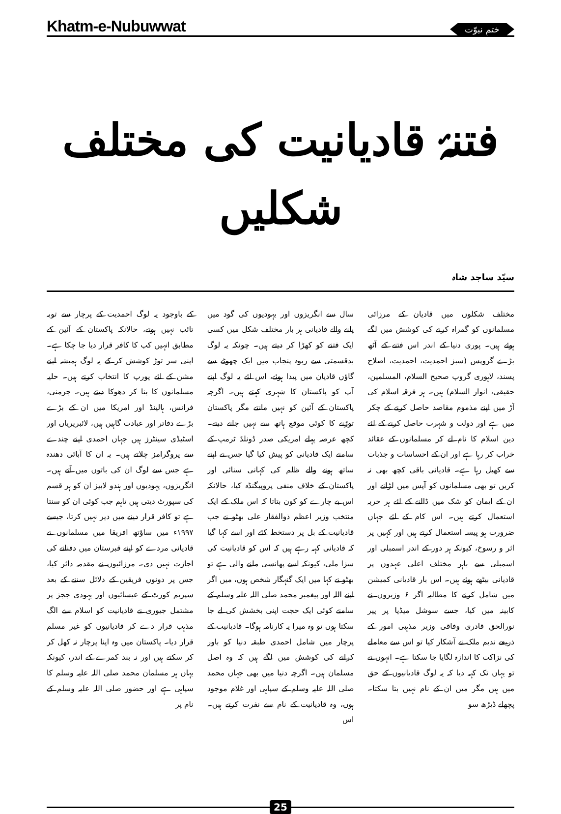Khatm-e-Nubuwwat ختمِ نبوّت
فتنۂ قادیانیت کی مختلف شکلیں
سیّد ساجد شاہ
مختلف شکلوں میں قادیان کے مرزائی مسلمانوں کو گمراہ کرنے کی کوشش میں لگے ہوئے ہیں۔ پوری دنیا کے اندر اس فتنے کے آٹھ بڑے گروپس (سبز احمدیت، احمدیت، اصلاح پسند، لاہوری گروپ صحیح السلام، المسلمین، حقیقی، انوار السلام) ہیں۔ ہر فرقہ اسلام کی آڑ میں اپنے مذموم مقاصد حاصل کرنے کے چکر میں ہے اور دولت و شہرت حاصل کرنے کے لئے دین اسلام کا نام لے کر مسلمانوں کے عقائد خراب کر رہا ہے اور ان کے احساسات و جذبات سے کھیل رہا ہے۔ قادیانی باقی کچھ بھی نہ کریں تو بھی مسلمانوں کو آپس میں لڑانے اور ان کے ایمان کو شک میں ڈالنے کے لئے ہر حربہ استعمال کرتے ہیں۔ اس کام کے لئے جہاں ضرورت ہو پیسہ استعمال کرتے ہیں اور کہیں پر اثر و رسوخ، کیونکہ ہر دور کے اندر اسمبلی اور اسمبلی سے باہر مختلف اعلی عہدوں پر قادیانی بیٹھے ہوئے ہیں۔ اس بار قادیانی کمیشن میں شامل کرنے کا مطالبہ اگر ۶ وزیروں نے کابینہ میں کیا، جسے سوشل میڈیا پر پیر نورالحق قادری وفاقی وزیر مذہبی امور کے ذریعے ندیم ملک نے آشکار کیا تو اس سے معاملے کی نزاکت کا اندازہ لگایا جا سکتا ہے۔ انہوں نے تو یہاں تک کہہ دیا کہ یہ لوگ قادیانیوں کے حق میں ہیں مگر میں ان کے نام نہیں بتا سکتا۔ پچھلے ڈیڑھ سو
سال سے انگریزوں اور یہودیوں کی گود میں پلنے والے قادیانی ہر بار مختلف شکل میں کسی ایک فتنے کو کھڑا کر دیتے ہیں۔ چونکہ یہ لوگ بدقسمتی سے ربوہ پنجاب میں ایک چھوٹے سے گاؤں قادیان میں پیدا ہوئے، اس لئے یہ لوگ اپنے آپ کو پاکستان کا شہری کہتے ہیں۔ اگرچہ پاکستان کے آئین کو نہیں مانتے مگر پاکستان توڑنے کا کوئی موقع ہاتھ سے نہیں جانے دیتے۔ کچھ عرصہ پہلے امریکی صدر ڈونلڈ ٹرمپ کے سامنے ایک قادیانی کو پیش کیا گیا جس نے اپنے ساتھ ہونے والے ظلم کی کہانی سنائی اور پاکستان کے خلاف منفی پروپیگنڈہ کیا، حالانکہ اس بے چارے کو کون بتاتا کہ اس ملک کے ایک منتخب وزیر اعظم ذوالفقار علی بھٹو نے جب قادیانیت کے بل پر دستخط کئے اور اسے کہا گیا کہ قادیانی کہہ رہے ہیں کہ اس کو قادیانیت کی سزا ملی، کیونکہ اسے پھانسی ملنے والی ہے تو بھٹو نے کہا میں ایک گنہگار شخص ہوں، میں اگر اپنے اللہ اور پیغمبر محمد صلی اللہ علیہ وسلم کے سامنے کوئی ایک حجت اپنی بخشش کی لے جا سکتا ہوں تو وہ میرا یہ کارنامہ ہوگا۔ قادیانیت کے پرچار میں شامل احمدی طبقہ دنیا کو باور کرانے کی کوشش میں لگے ہیں کہ وہ اصل مسلمان ہیں۔ اگرچہ دنیا میں بھی جہاں محمد صلی اللہ علیہ وسلم کے سپاہی اور غلام موجود ہوں، وہ قادیانیت کے نام سے نفرت کرتے ہیں۔ اس
کے باوجود یہ لوگ احمدیت کے پرچار سے توبہ تائب نہیں ہوتے، حالانکہ پاکستان کے آئین کے مطابق انہیں کب کا کافر قرار دیا جا چکا ہے۔ اپنی سر توڑ کوشش کر کے یہ لوگ ہمیشہ اپنے مشن کے لئے یورپ کا انتخاب کرتے ہیں۔ حلیہ مسلمانوں کا بنا کر دھوکا دیتے ہیں۔ جرمنی، فرانس، ہالینڈ اور امریکا میں ان کے بڑے بڑے دفاتر اور عبادت گاہیں ہیں، لائبریریاں اور اسٹیڈی سینٹرز ہیں جہاں احمدی اپنے چندے سے پروگرامز چلاتے ہیں۔ یہ ان کا آبائی دھندہ ہے جس سے لوگ ان کی باتوں میں آتے ہیں۔ انگریزوں، یہودیوں اور ہندو لابیز ان کو ہر قسم کی سپورٹ دیتی ہیں تاہم جب کوئی ان کو سنتا ہے تو کافر قرار دینے میں دیر نہیں کرتا، جیسے ۱۹۹۷ء میں ساؤتھ افریقا میں مسلمانوں نے قادیانی مردے کو اپنے قبرستان میں دفنانے کی اجازت نہیں دی۔ مرزائیوں نے مقدمہ دائر کیا، جس پر دونوں فریقین کے دلائل سننے کے بعد سپریم کورٹ کے عیسائیوں اور یہودی ججز پر مشتمل جیوری نے قادیانیت کو اسلام سے الگ مذہب قرار دے کر قادیانیوں کو غیر مسلم قرار دیا۔ پاکستان میں وہ اپنا پرچار نہ کھل کر کر سکتے ہیں اور نہ بند کمرے کے اندر، کیونکہ یہاں ہر مسلمان محمد صلی اللہ علیہ وسلم کا سپاہی ہے اور حضور صلی اللہ علیہ وسلم کے نام پر
25